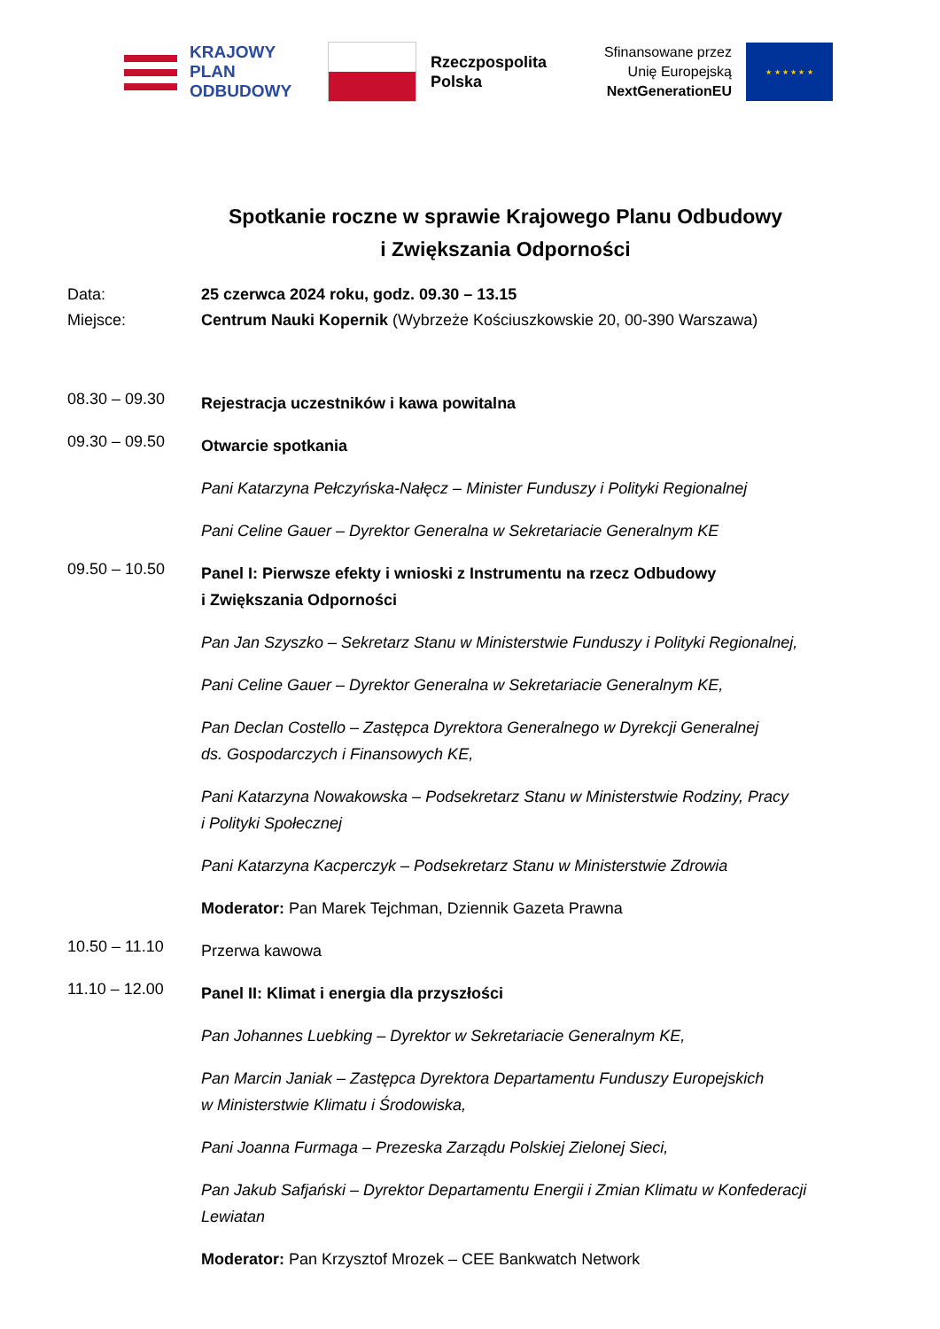KRAJOWY
PLAN
ODBUDOWY
Rzeczpospolita
Polska
Sfinansowane przez
Unię Europejską
NextGenerationEU
★ ★ ★ ★ ★ ★
Spotkanie roczne w sprawie Krajowego Planu Odbudowy
i Zwiększania Odporności
Data: 25 czerwca 2024 roku, godz. 09.30 – 13.15
Miejsce: Centrum Nauki Kopernik (Wybrzeże Kościuszkowskie 20, 00-390 Warszawa)
08.30 – 09.30
Rejestracja uczestników i kawa powitalna
09.30 – 09.50
Otwarcie spotkania
Pani Katarzyna Pełczyńska-Nałęcz – Minister Funduszy i Polityki Regionalnej
Pani Celine Gauer – Dyrektor Generalna w Sekretariacie Generalnym KE
09.50 – 10.50
Panel I: Pierwsze efekty i wnioski z Instrumentu na rzecz Odbudowy
i Zwiększania Odporności
Pan Jan Szyszko – Sekretarz Stanu w Ministerstwie Funduszy i Polityki Regionalnej,
Pani Celine Gauer – Dyrektor Generalna w Sekretariacie Generalnym KE,
Pan Declan Costello – Zastępca Dyrektora Generalnego w Dyrekcji Generalnej
ds. Gospodarczych i Finansowych KE,
Pani Katarzyna Nowakowska – Podsekretarz Stanu w Ministerstwie Rodziny, Pracy
i Polityki Społecznej
Pani Katarzyna Kacperczyk – Podsekretarz Stanu w Ministerstwie Zdrowia
Moderator: Pan Marek Tejchman, Dziennik Gazeta Prawna
10.50 – 11.10
Przerwa kawowa
11.10 – 12.00
Panel II: Klimat i energia dla przyszłości
Pan Johannes Luebking – Dyrektor w Sekretariacie Generalnym KE,
Pan Marcin Janiak – Zastępca Dyrektora Departamentu Funduszy Europejskich
w Ministerstwie Klimatu i Środowiska,
Pani Joanna Furmaga – Prezeska Zarządu Polskiej Zielonej Sieci,
Pan Jakub Safjański – Dyrektor Departamentu Energii i Zmian Klimatu w Konfederacji Lewiatan
Moderator: Pan Krzysztof Mrozek – CEE Bankwatch Network